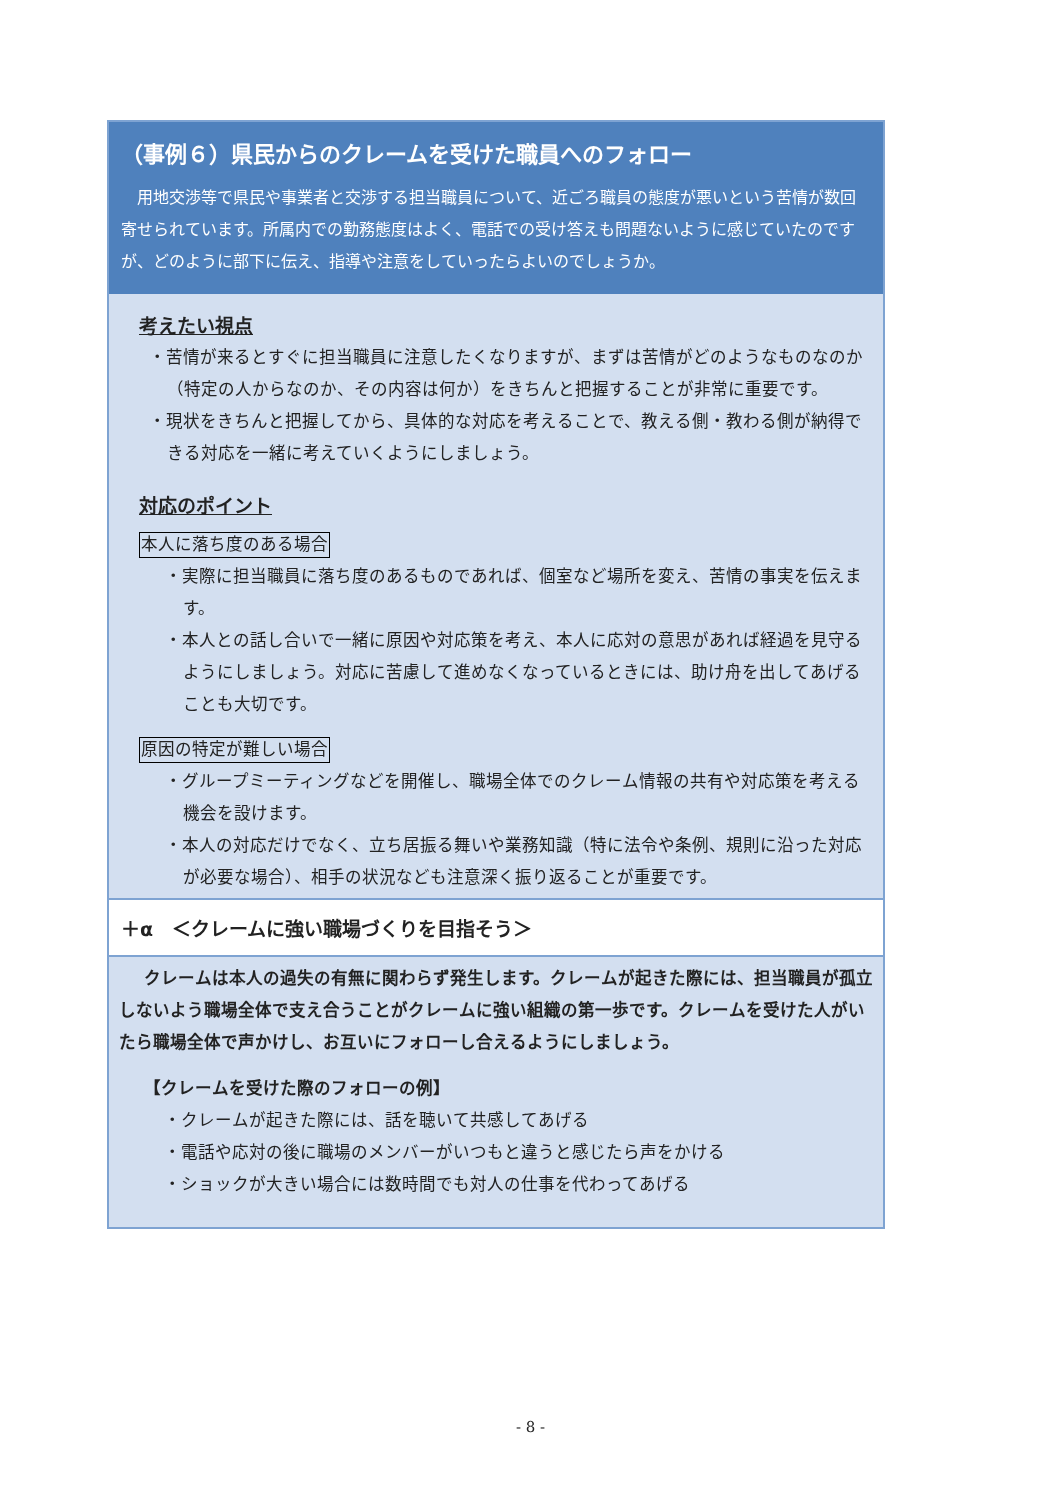（事例６）県民からのクレームを受けた職員へのフォロー
用地交渉等で県民や事業者と交渉する担当職員について、近ごろ職員の態度が悪いという苦情が数回寄せられています。所属内での勤務態度はよく、電話での受け答えも問題ないように感じていたのですが、どのように部下に伝え、指導や注意をしていったらよいのでしょうか。
考えたい視点
・苦情が来るとすぐに担当職員に注意したくなりますが、まずは苦情がどのようなものなのか（特定の人からなのか、その内容は何か）をきちんと把握することが非常に重要です。
・現状をきちんと把握してから、具体的な対応を考えることで、教える側・教わる側が納得できる対応を一緒に考えていくようにしましょう。
対応のポイント
本人に落ち度のある場合
・実際に担当職員に落ち度のあるものであれば、個室など場所を変え、苦情の事実を伝えます。
・本人との話し合いで一緒に原因や対応策を考え、本人に応対の意思があれば経過を見守るようにしましょう。対応に苦慮して進めなくなっているときには、助け舟を出してあげることも大切です。
原因の特定が難しい場合
・グループミーティングなどを開催し、職場全体でのクレーム情報の共有や対応策を考える機会を設けます。
・本人の対応だけでなく、立ち居振る舞いや業務知識（特に法令や条例、規則に沿った対応が必要な場合）、相手の状況なども注意深く振り返ることが重要です。
＋α　＜クレームに強い職場づくりを目指そう＞
クレームは本人の過失の有無に関わらず発生します。クレームが起きた際には、担当職員が孤立しないよう職場全体で支え合うことがクレームに強い組織の第一歩です。クレームを受けた人がいたら職場全体で声かけし、お互いにフォローし合えるようにしましょう。
【クレームを受けた際のフォローの例】
・クレームが起きた際には、話を聴いて共感してあげる
・電話や応対の後に職場のメンバーがいつもと違うと感じたら声をかける
・ショックが大きい場合には数時間でも対人の仕事を代わってあげる
- 8 -